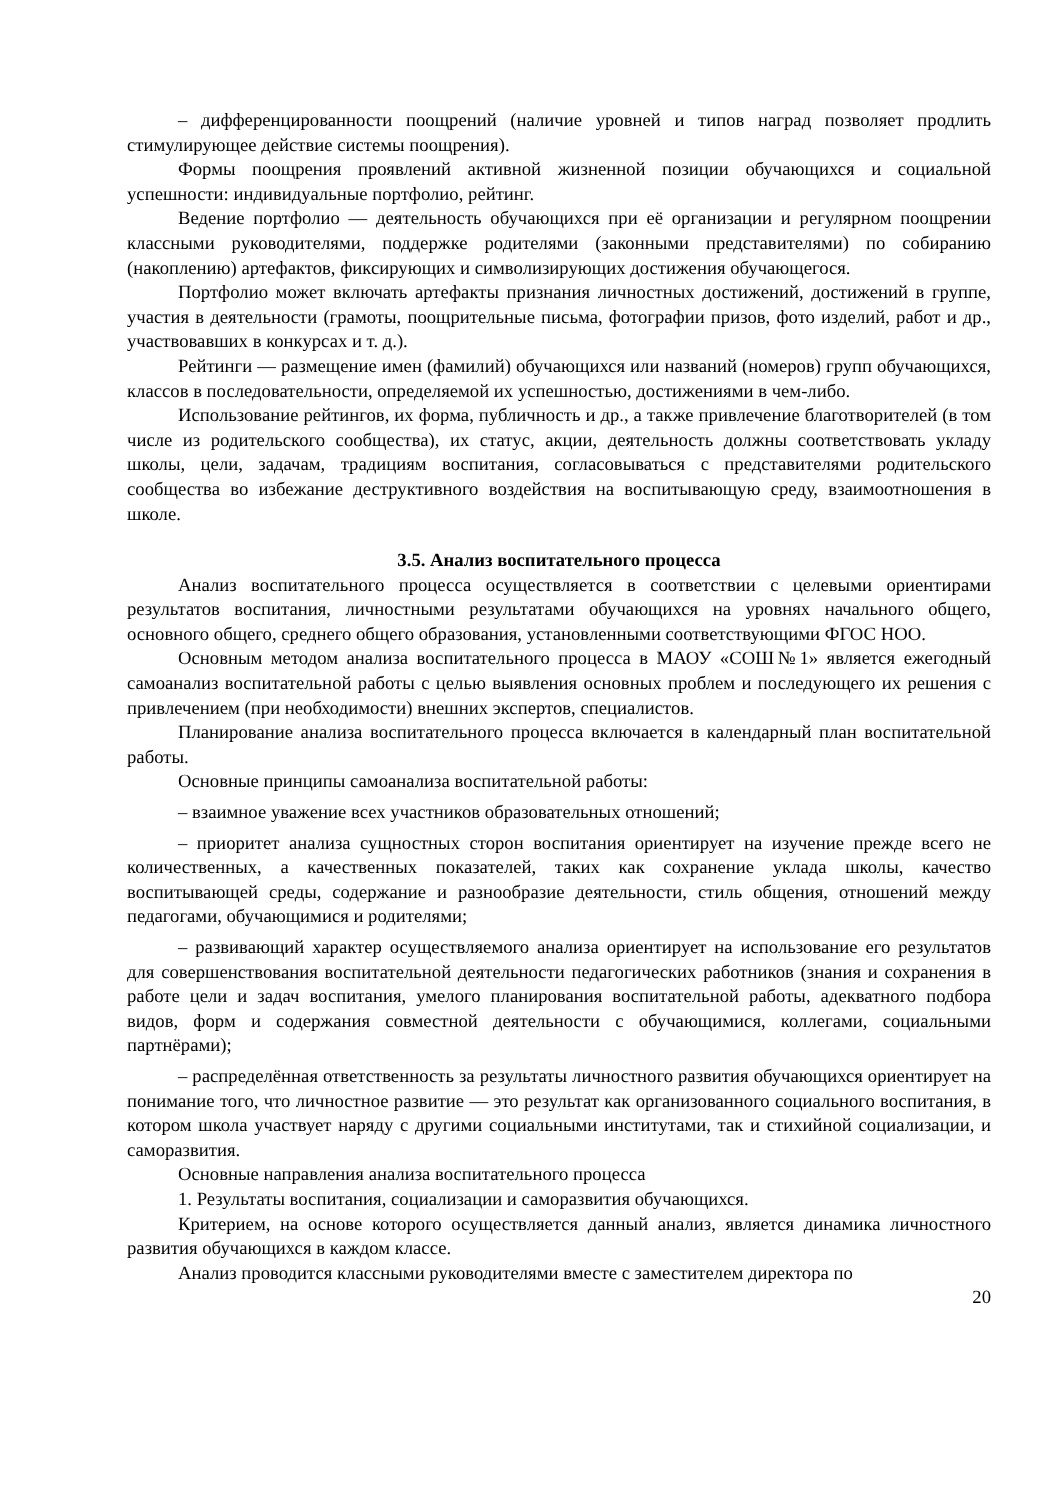– дифференцированности поощрений (наличие уровней и типов наград позволяет продлить стимулирующее действие системы поощрения).
Формы поощрения проявлений активной жизненной позиции обучающихся и социальной успешности: индивидуальные портфолио, рейтинг.
Ведение портфолио — деятельность обучающихся при её организации и регулярном поощрении классными руководителями, поддержке родителями (законными представителями) по собиранию (накоплению) артефактов, фиксирующих и символизирующих достижения обучающегося.
Портфолио может включать артефакты признания личностных достижений, достижений в группе, участия в деятельности (грамоты, поощрительные письма, фотографии призов, фото изделий, работ и др., участвовавших в конкурсах и т. д.).
Рейтинги — размещение имен (фамилий) обучающихся или названий (номеров) групп обучающихся, классов в последовательности, определяемой их успешностью, достижениями в чем-либо.
Использование рейтингов, их форма, публичность и др., а также привлечение благотворителей (в том числе из родительского сообщества), их статус, акции, деятельность должны соответствовать укладу школы, цели, задачам, традициям воспитания, согласовываться с представителями родительского сообщества во избежание деструктивного воздействия на воспитывающую среду, взаимоотношения в школе.
3.5. Анализ воспитательного процесса
Анализ воспитательного процесса осуществляется в соответствии с целевыми ориентирами результатов воспитания, личностными результатами обучающихся на уровнях начального общего, основного общего, среднего общего образования, установленными соответствующими ФГОС НОО.
Основным методом анализа воспитательного процесса в МАОУ «СОШ№1» является ежегодный самоанализ воспитательной работы с целью выявления основных проблем и последующего их решения с привлечением (при необходимости) внешних экспертов, специалистов.
Планирование анализа воспитательного процесса включается в календарный план воспитательной работы.
Основные принципы самоанализа воспитательной работы:
– взаимное уважение всех участников образовательных отношений;
– приоритет анализа сущностных сторон воспитания ориентирует на изучение прежде всего не количественных, а качественных показателей, таких как сохранение уклада школы, качество воспитывающей среды, содержание и разнообразие деятельности, стиль общения, отношений между педагогами, обучающимися и родителями;
– развивающий характер осуществляемого анализа ориентирует на использование его результатов для совершенствования воспитательной деятельности педагогических работников (знания и сохранения в работе цели и задач воспитания, умелого планирования воспитательной работы, адекватного подбора видов, форм и содержания совместной деятельности с обучающимися, коллегами, социальными партнёрами);
– распределённая ответственность за результаты личностного развития обучающихся ориентирует на понимание того, что личностное развитие — это результат как организованного социального воспитания, в котором школа участвует наряду с другими социальными институтами, так и стихийной социализации, и саморазвития.
Основные направления анализа воспитательного процесса
1. Результаты воспитания, социализации и саморазвития обучающихся.
Критерием, на основе которого осуществляется данный анализ, является динамика личностного развития обучающихся в каждом классе.
Анализ проводится классными руководителями вместе с заместителем директора по
20